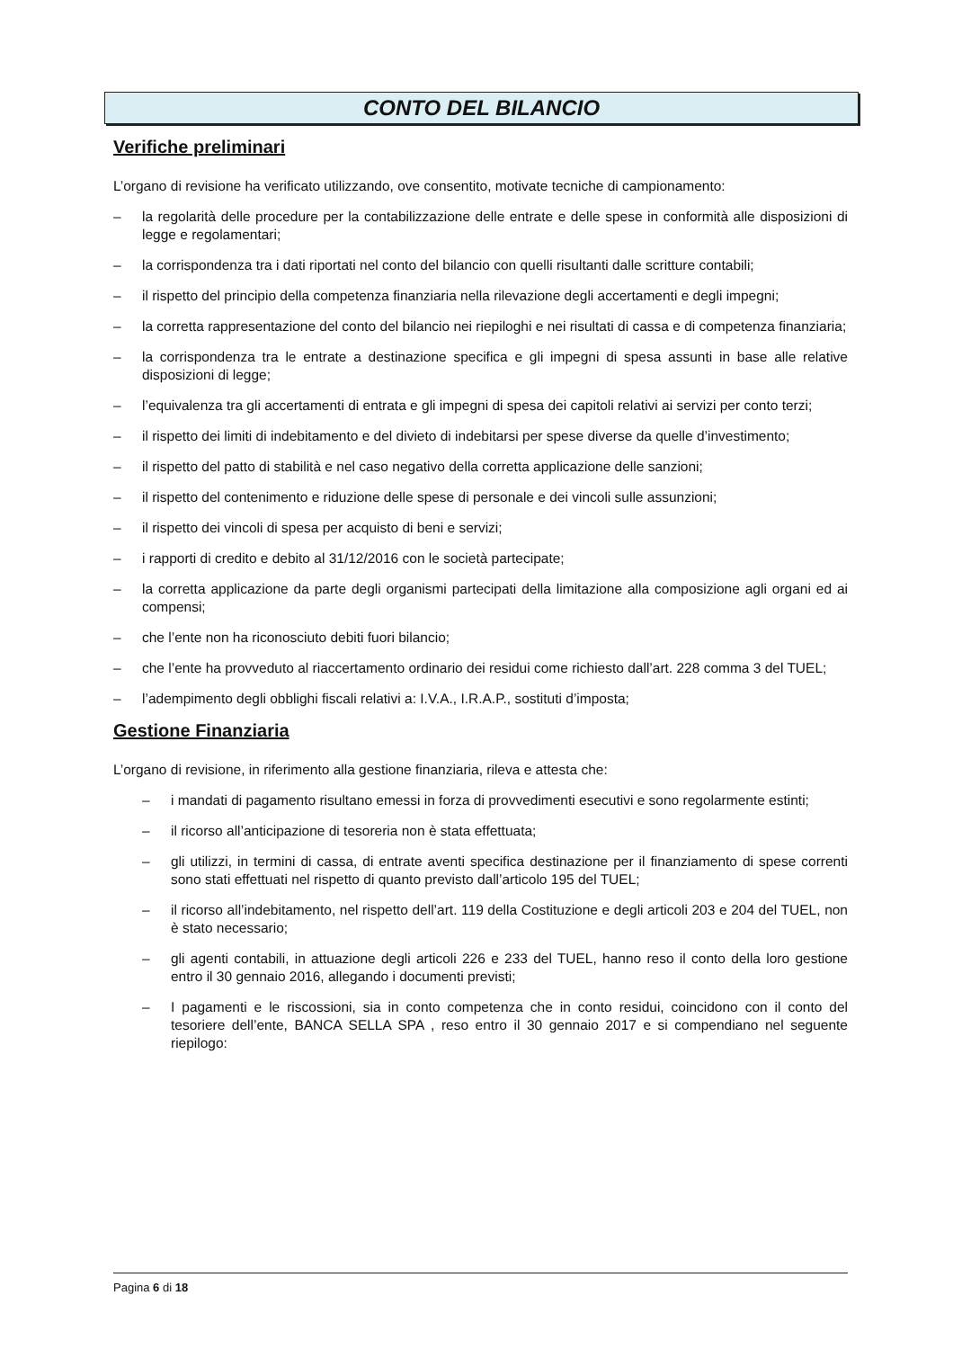CONTO DEL BILANCIO
Verifiche preliminari
L’organo di revisione ha verificato utilizzando, ove consentito, motivate tecniche di campionamento:
– la regolarità delle procedure per la contabilizzazione delle entrate e delle spese in conformità alle disposizioni di legge e regolamentari;
– la corrispondenza tra i dati riportati nel conto del bilancio con quelli risultanti dalle scritture contabili;
– il rispetto del principio della competenza finanziaria nella rilevazione degli accertamenti e degli impegni;
– la corretta rappresentazione del conto del bilancio nei riepiloghi e nei risultati di cassa e di competenza finanziaria;
– la corrispondenza tra le entrate a destinazione specifica e gli impegni di spesa assunti in base alle relative disposizioni di legge;
– l’equivalenza tra gli accertamenti di entrata e gli impegni di spesa dei capitoli relativi ai servizi per conto terzi;
– il rispetto dei limiti di indebitamento e del divieto di indebitarsi per spese diverse da quelle d’investimento;
– il rispetto del patto di stabilità e nel caso negativo della corretta applicazione delle sanzioni;
– il rispetto del contenimento e riduzione delle spese di personale e dei vincoli sulle assunzioni;
– il rispetto dei vincoli di spesa per acquisto di beni e servizi;
– i rapporti di credito e debito al 31/12/2016 con le società partecipate;
– la corretta applicazione da parte degli organismi partecipati della limitazione alla composizione agli organi ed ai compensi;
– che l’ente non ha riconosciuto debiti fuori bilancio;
– che l’ente ha provveduto al riaccertamento ordinario dei residui come richiesto dall’art. 228 comma 3 del TUEL;
– l’adempimento degli obblighi fiscali relativi a: I.V.A., I.R.A.P., sostituti d’imposta;
Gestione Finanziaria
L’organo di revisione, in riferimento alla gestione finanziaria, rileva e attesta che:
– i mandati di pagamento risultano emessi in forza di provvedimenti esecutivi e sono regolarmente estinti;
– il ricorso all’anticipazione di tesoreria non è stata effettuata;
– gli utilizzi, in termini di cassa, di entrate aventi specifica destinazione per il finanziamento di spese correnti sono stati effettuati nel rispetto di quanto previsto dall’articolo 195 del TUEL;
– il ricorso all’indebitamento, nel rispetto dell’art. 119 della Costituzione e degli articoli 203 e 204 del TUEL, non è stato necessario;
– gli agenti contabili, in attuazione degli articoli 226 e 233 del TUEL, hanno reso il conto della loro gestione entro il 30 gennaio 2016, allegando i documenti previsti;
– I pagamenti e le riscossioni, sia in conto competenza che in conto residui, coincidono con il conto del tesoriere dell’ente, BANCA SELLA SPA , reso entro il 30 gennaio 2017 e si compendiano nel seguente riepilogo:
Pagina 6 di 18